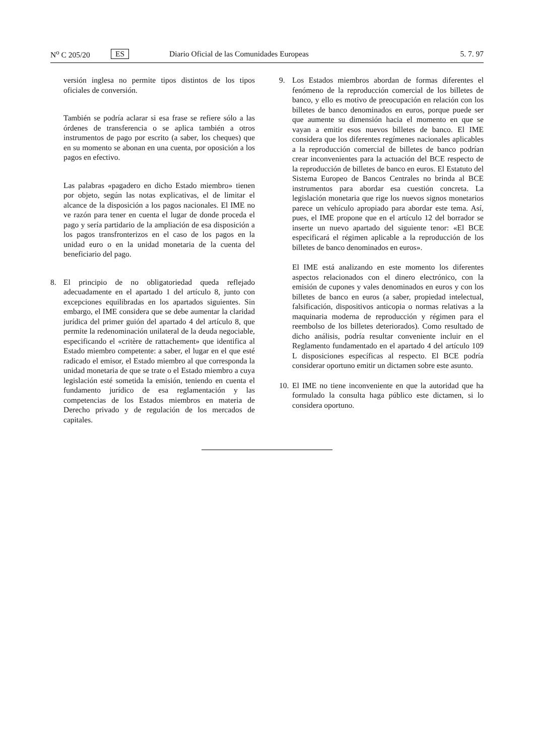N<sup>o</sup> C 205/20 ES Diario Oficial de las Comunidades Europeas 5. 7. 97
versión inglesa no permite tipos distintos de los tipos oficiales de conversión.
También se podría aclarar si esa frase se refiere sólo a las órdenes de transferencia o se aplica también a otros instrumentos de pago por escrito (a saber, los cheques) que en su momento se abonan en una cuenta, por oposición a los pagos en efectivo.
Las palabras «pagadero en dicho Estado miembro» tienen por objeto, según las notas explicativas, el de limitar el alcance de la disposición a los pagos nacionales. El IME no ve razón para tener en cuenta el lugar de donde proceda el pago y sería partidario de la ampliación de esa disposición a los pagos transfronterizos en el caso de los pagos en la unidad euro o en la unidad monetaria de la cuenta del beneficiario del pago.
8. El principio de no obligatoriedad queda reflejado adecuadamente en el apartado 1 del artículo 8, junto con excepciones equilibradas en los apartados siguientes. Sin embargo, el IME considera que se debe aumentar la claridad jurídica del primer guión del apartado 4 del artículo 8, que permite la redenominación unilateral de la deuda negociable, especificando el «critère de rattachement» que identifica al Estado miembro competente: a saber, el lugar en el que esté radicado el emisor, el Estado miembro al que corresponda la unidad monetaria de que se trate o el Estado miembro a cuya legislación esté sometida la emisión, teniendo en cuenta el fundamento jurídico de esa reglamentación y las competencias de los Estados miembros en materia de Derecho privado y de regulación de los mercados de capitales.
9. Los Estados miembros abordan de formas diferentes el fenómeno de la reproducción comercial de los billetes de banco, y ello es motivo de preocupación en relación con los billetes de banco denominados en euros, porque puede ser que aumente su dimensión hacia el momento en que se vayan a emitir esos nuevos billetes de banco. El IME considera que los diferentes regímenes nacionales aplicables a la reproducción comercial de billetes de banco podrían crear inconvenientes para la actuación del BCE respecto de la reproducción de billetes de banco en euros. El Estatuto del Sistema Europeo de Bancos Centrales no brinda al BCE instrumentos para abordar esa cuestión concreta. La legislación monetaria que rige los nuevos signos monetarios parece un vehículo apropiado para abordar este tema. Así, pues, el IME propone que en el artículo 12 del borrador se inserte un nuevo apartado del siguiente tenor: «El BCE especificará el régimen aplicable a la reproducción de los billetes de banco denominados en euros».
El IME está analizando en este momento los diferentes aspectos relacionados con el dinero electrónico, con la emisión de cupones y vales denominados en euros y con los billetes de banco en euros (a saber, propiedad intelectual, falsificación, dispositivos anticopia o normas relativas a la maquinaria moderna de reproducción y régimen para el reembolso de los billetes deteriorados). Como resultado de dicho análisis, podría resultar conveniente incluir en el Reglamento fundamentado en el apartado 4 del artículo 109 L disposiciones específicas al respecto. El BCE podría considerar oportuno emitir un dictamen sobre este asunto.
10. El IME no tiene inconveniente en que la autoridad que ha formulado la consulta haga público este dictamen, si lo considera oportuno.